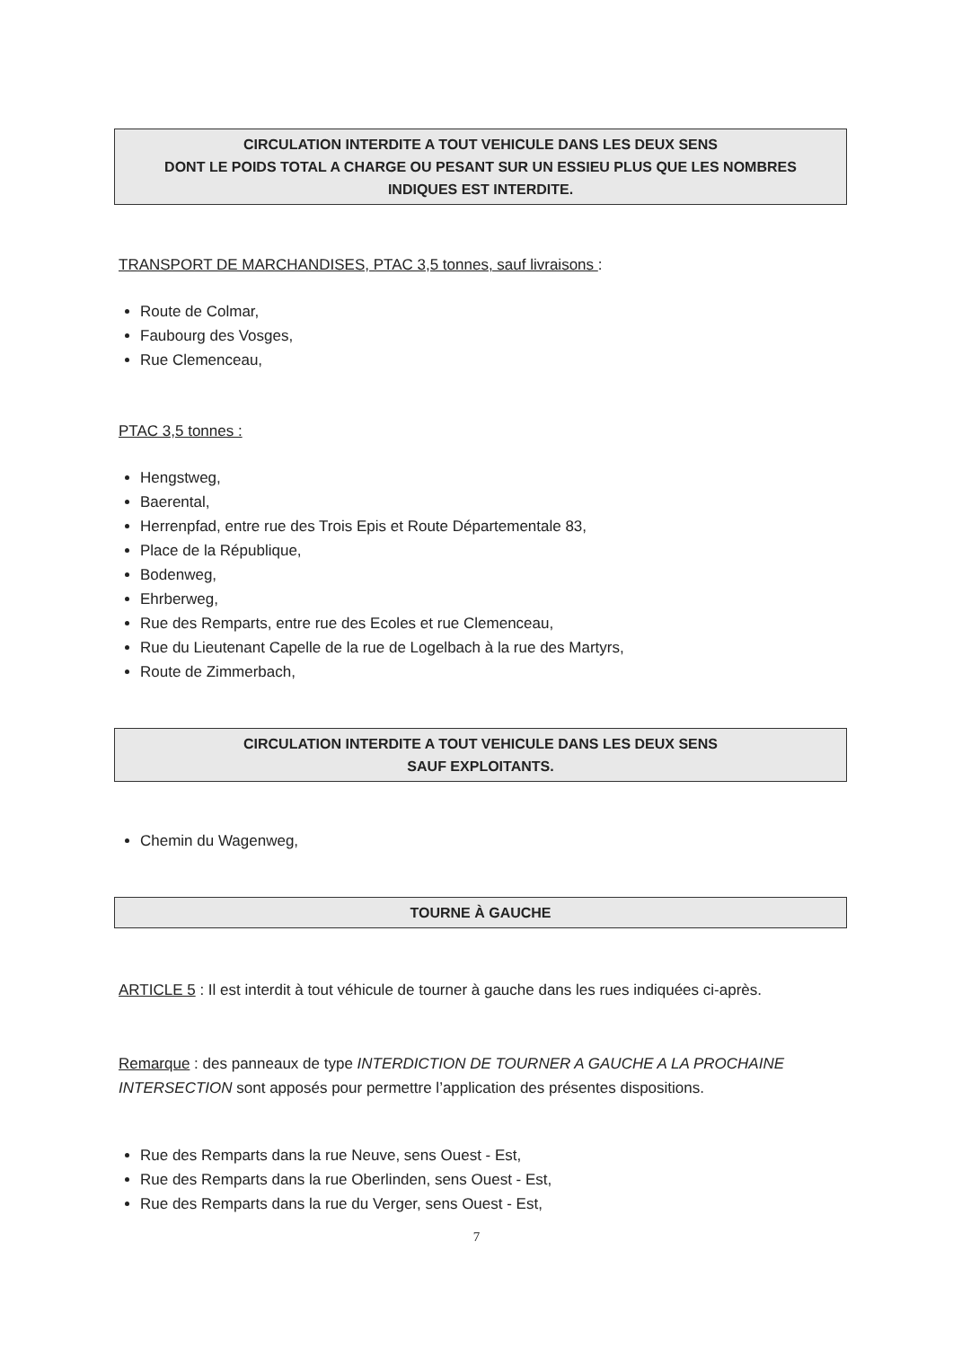CIRCULATION INTERDITE A TOUT VEHICULE DANS LES DEUX SENS
DONT LE POIDS TOTAL A CHARGE OU PESANT SUR UN ESSIEU PLUS QUE LES NOMBRES
INDIQUES EST INTERDITE.
TRANSPORT DE MARCHANDISES, PTAC 3,5 tonnes, sauf livraisons :
Route de Colmar,
Faubourg des Vosges,
Rue Clemenceau,
PTAC 3,5 tonnes :
Hengstweg,
Baerental,
Herrenpfad, entre rue des Trois Epis et Route Départementale 83,
Place de la République,
Bodenweg,
Ehrberweg,
Rue des Remparts, entre rue des Ecoles et rue Clemenceau,
Rue du Lieutenant Capelle de la rue de Logelbach à la rue des Martyrs,
Route de Zimmerbach,
CIRCULATION INTERDITE A TOUT VEHICULE DANS LES DEUX SENS
SAUF EXPLOITANTS.
Chemin du Wagenweg,
TOURNE À GAUCHE
ARTICLE 5 : Il est interdit à tout véhicule de tourner à gauche dans les rues indiquées ci-après.
Remarque : des panneaux de type INTERDICTION DE TOURNER A GAUCHE A LA PROCHAINE INTERSECTION sont apposés pour permettre l’application des présentes dispositions.
Rue des Remparts dans la rue Neuve, sens Ouest - Est,
Rue des Remparts dans la rue Oberlinden, sens Ouest - Est,
Rue des Remparts dans la rue du Verger, sens Ouest - Est,
7